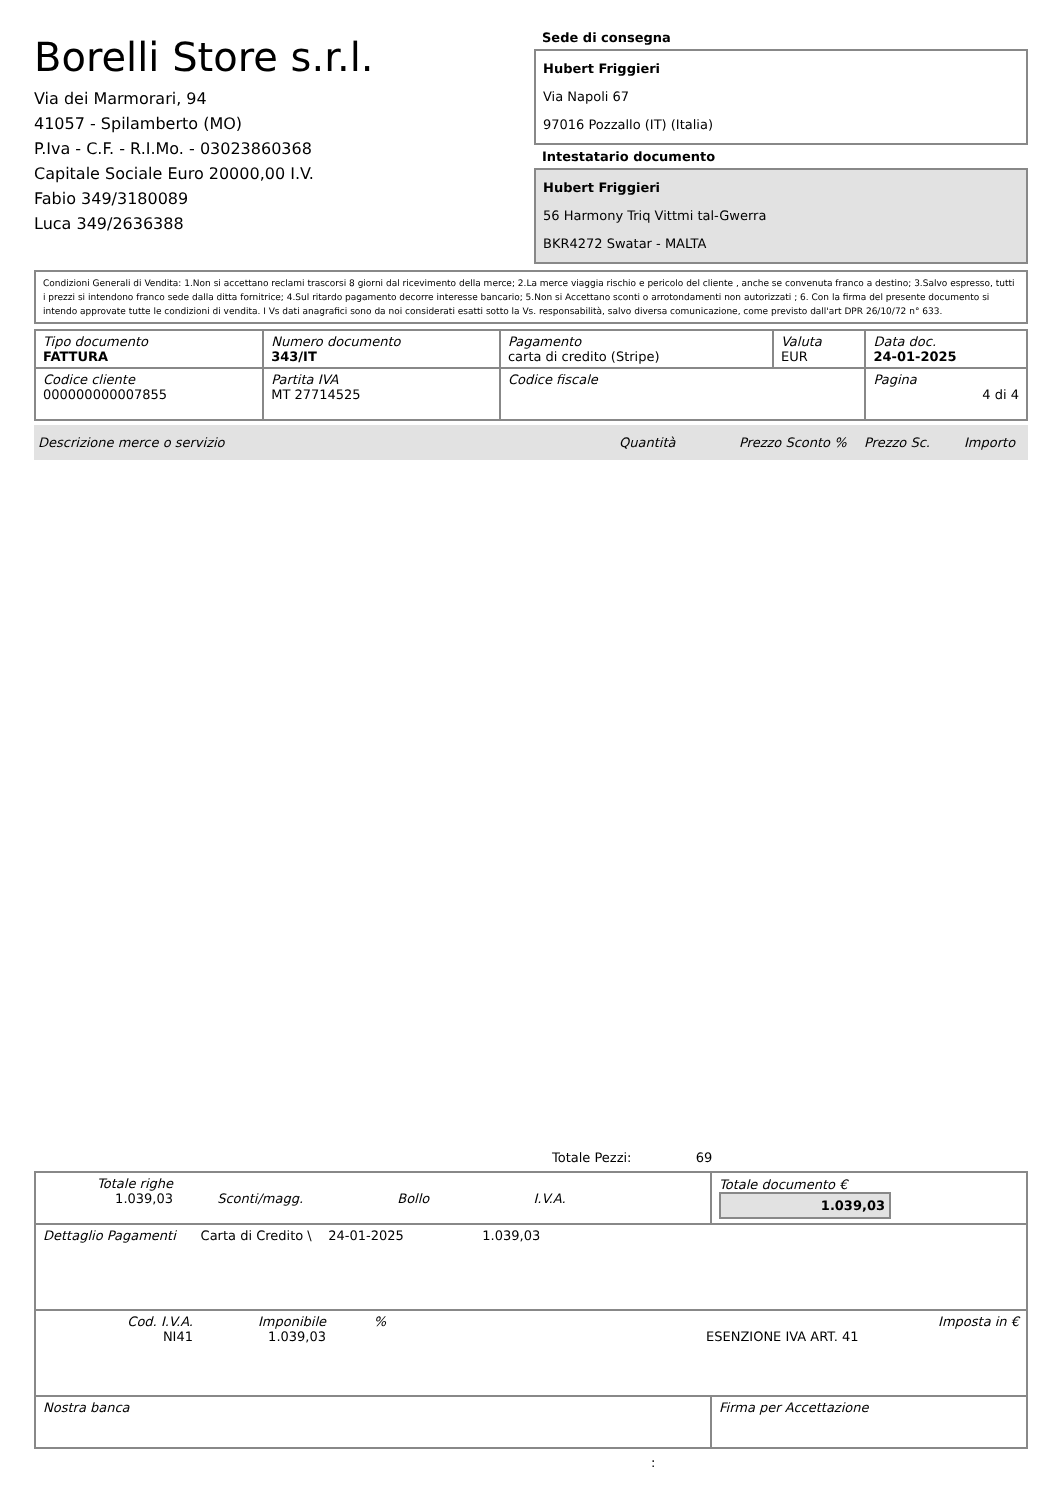Borelli Store s.r.l.
Via dei Marmorari, 94
41057 - Spilamberto (MO)
P.Iva - C.F. - R.I.Mo. - 03023860368
Capitale Sociale Euro 20000,00 I.V.
Fabio 349/3180089
Luca 349/2636388
Sede di consegna
Hubert Friggieri
Via Napoli 67
97016 Pozzallo (IT) (Italia)
Intestatario documento
Hubert Friggieri
56 Harmony Triq Vittmi tal-Gwerra
BKR4272 Swatar - MALTA
Condizioni Generali di Vendita: 1.Non si accettano reclami trascorsi 8 giorni dal ricevimento della merce; 2.La merce viaggia rischio e pericolo del cliente , anche se convenuta franco a destino; 3.Salvo espresso, tutti i prezzi si intendono franco sede dalla ditta fornitrice; 4.Sul ritardo pagamento decorre interesse bancario; 5.Non si Accettano sconti o arrotondamenti non autorizzati ; 6. Con la firma del presente documento si intendo approvate tutte le condizioni di vendita. I Vs dati anagrafici sono da noi considerati esatti sotto la Vs. responsabilità, salvo diversa comunicazione, come previsto dall'art DPR 26/10/72 n° 633.
| Tipo documento FATTURA | Numero documento 343/IT | Pagamento carta di credito (Stripe) | Valuta EUR | Data doc. 24-01-2025 |
| Codice cliente 000000000007855 | Partita IVA MT 27714525 | Codice fiscale | | Pagina 4 di 4 |
Descrizione merce o servizio Quantità Prezzo Sconto % Prezzo Sc. Importo
Totale Pezzi: 69
| Totale righe 1.039,03 Sconti/magg. Bollo I.V.A. | Totale documento € 1.039,03 |
| Dettaglio Pagamenti Carta di Credito \ 24-01-2025 1.039,03 | |
| Cod. I.V.A. NI41 Imponibile 1.039,03 % ESENZIONE IVA ART. 41 Imposta in € | |
| Nostra banca | Firma per Accettazione |
: